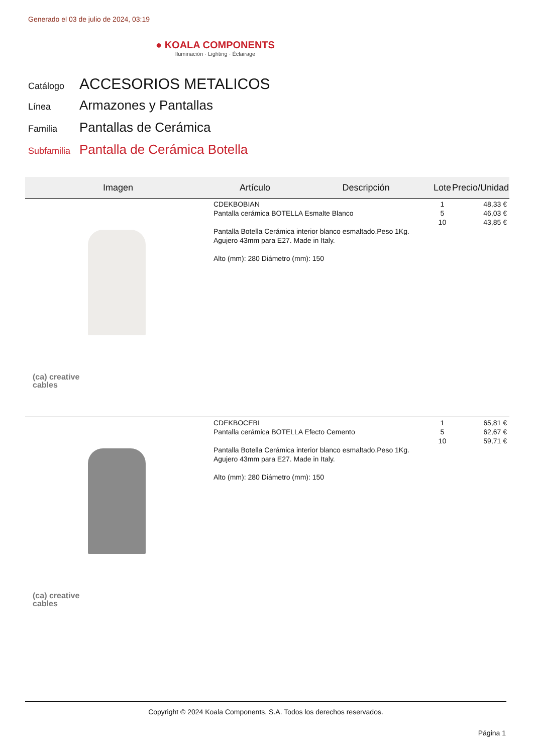Generado el 03 de julio de 2024, 03:19
● KOALA COMPONENTS
Iluminación · Lighting · Éclairage
Catálogo ACCESORIOS METALICOS
Línea Armazones y Pantallas
Familia Pantallas de Cerámica
Subfamilia Pantalla de Cerámica Botella
| Imagen | Artículo | Descripción | Lote | Precio/Unidad |
| --- | --- | --- | --- | --- |
| (ca) creative cables | CDEKBOBIAN Pantalla cerámica BOTELLA Esmalte Blanco Pantalla Botella Cerámica interior blanco esmaltado.Peso 1Kg. Agujero 43mm para E27. Made in Italy. Alto (mm): 280 Diámetro (mm): 150 | | 1 5 10 | 48,33 € 46,03 € 43,85 € |
| (ca) creative cables | CDEKBOCEBI Pantalla cerámica BOTELLA Efecto Cemento Pantalla Botella Cerámica interior blanco esmaltado.Peso 1Kg. Agujero 43mm para E27. Made in Italy. Alto (mm): 280 Diámetro (mm): 150 | | 1 5 10 | 65,81 € 62,67 € 59,71 € |
Copyright © 2024 Koala Components, S.A. Todos los derechos reservados.
Página 1